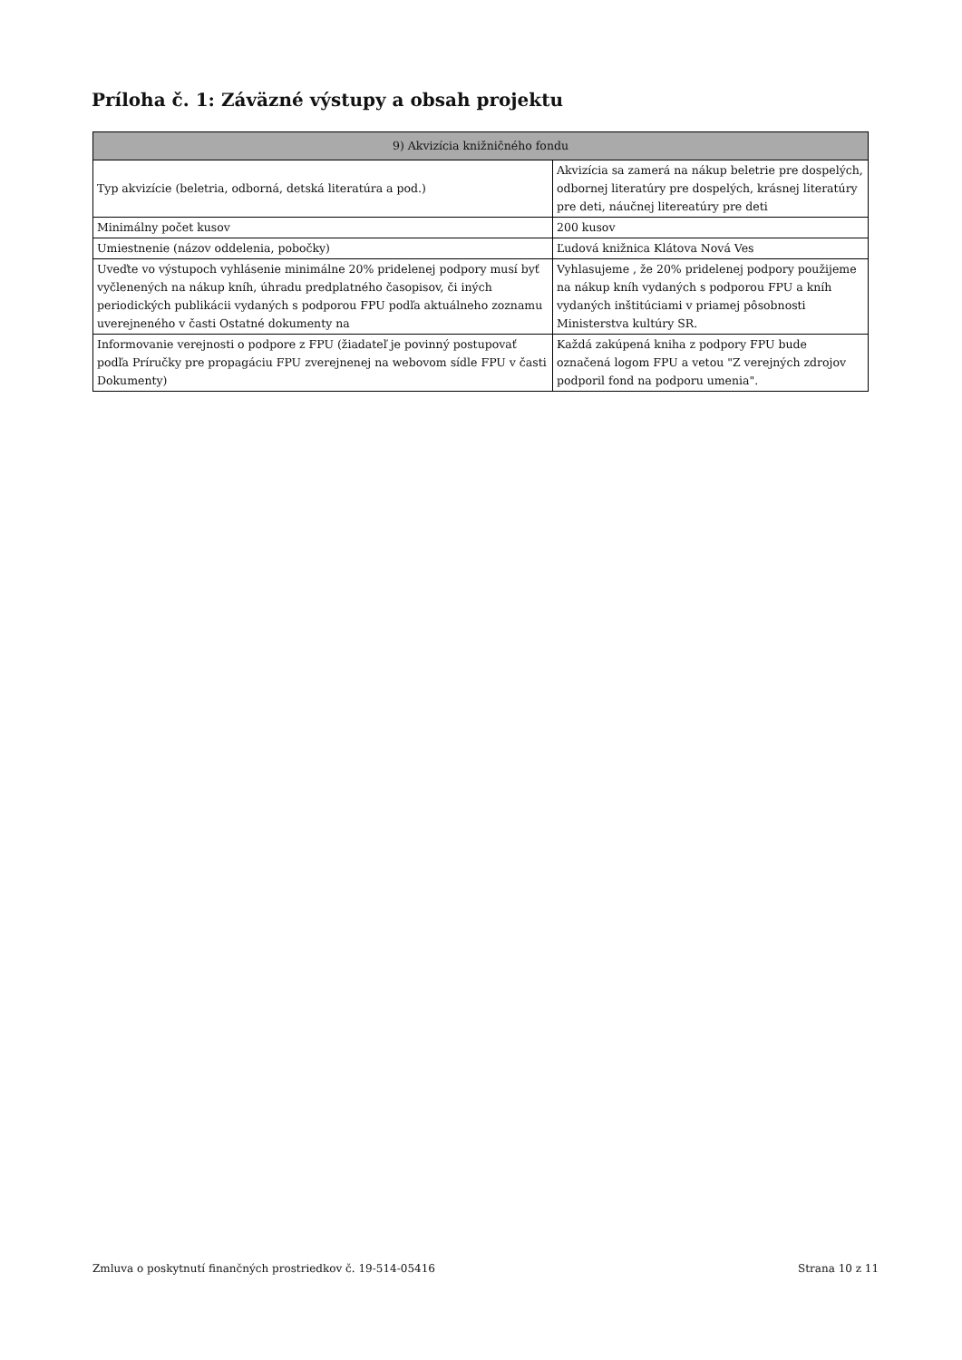Príloha č. 1: Záväzné výstupy a obsah projektu
| 9) Akvizícia knižničného fondu | |
| --- | --- |
| Typ akvizície (beletria, odborná, detská literatúra a pod.) | Akvizícia sa zamerá na nákup beletrie pre dospelých, odbornej literatúry pre dospelých, krásnej literatúry pre deti, náučnej litereatúry pre deti |
| Minimálny počet kusov | 200 kusov |
| Umiestnenie (názov oddelenia, pobočky) | Ľudová knižnica Klátova Nová Ves |
| Uveďte vo výstupoch vyhlásenie minimálne 20% pridelenej podpory musí byť vyčlenených na nákup kníh, úhradu predplatného časopisov, či iných periodických publikácii vydaných s podporou FPU podľa aktuálneho zoznamu uverejneného v časti Ostatné dokumenty na | Vyhlasujeme , že 20% pridelenej podpory použijeme na nákup kníh vydaných s podporou FPU a kníh vydaných inštitúciami v priamej pôsobnosti Ministerstva kultúry SR. |
| Informovanie verejnosti o podpore z FPU (žiadateľ je povinný postupovať podľa Príručky pre propagáciu FPU zverejnenej na webovom sídle FPU v časti Dokumenty) | Každá zakúpená kniha z podpory FPU bude označená logom FPU a vetou "Z verejných zdrojov podporil fond na podporu umenia". |
Zmluva o poskytnutí finančných prostriedkov č. 19-514-05416
Strana 10 z 11